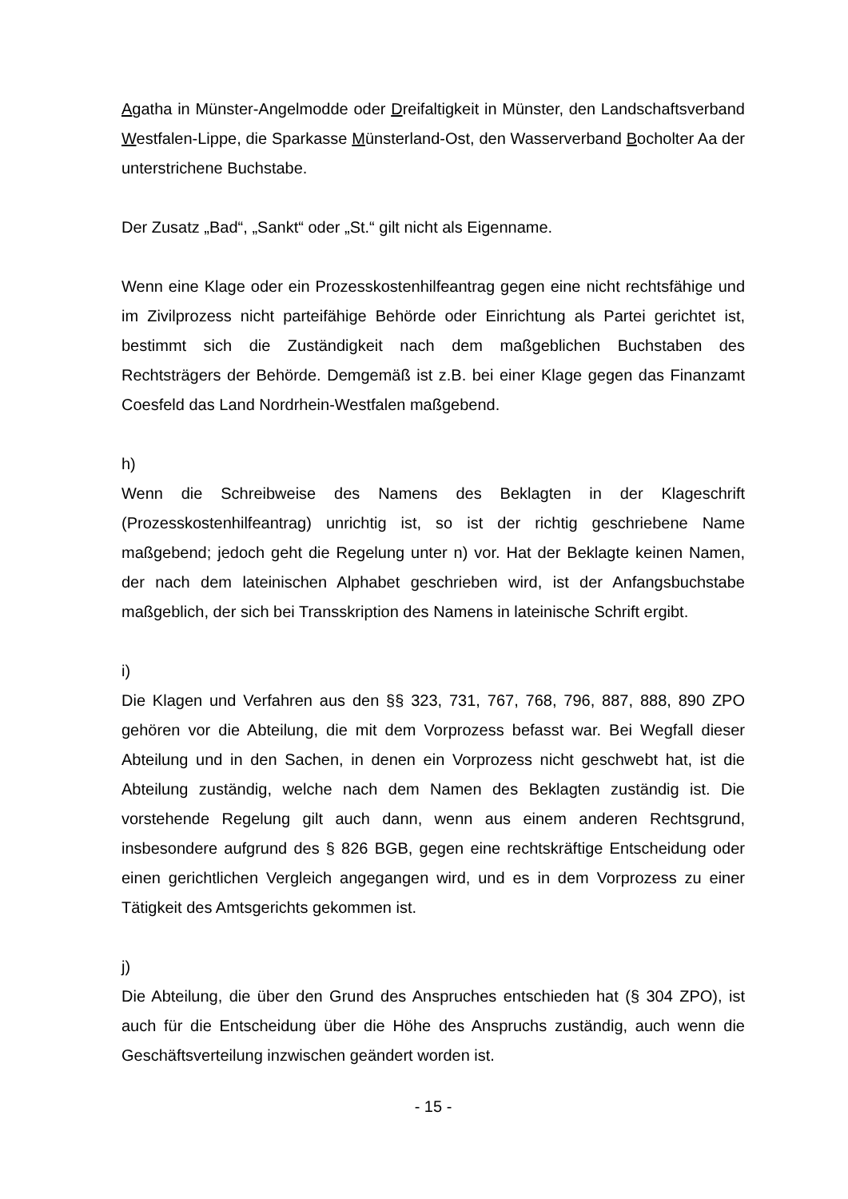Agatha in Münster-Angelmodde oder Dreifaltigkeit in Münster, den Landschaftsverband Westfalen-Lippe, die Sparkasse Münsterland-Ost, den Wasserverband Bocholter Aa der unterstrichene Buchstabe.
Der Zusatz „Bad“, „Sankt“ oder „St.“ gilt nicht als Eigenname.
Wenn eine Klage oder ein Prozesskostenhilfeantrag gegen eine nicht rechtsfähige und im Zivilprozess nicht parteifähige Behörde oder Einrichtung als Partei gerichtet ist, bestimmt sich die Zuständigkeit nach dem maßgeblichen Buchstaben des Rechtsträgers der Behörde. Demgemäß ist z.B. bei einer Klage gegen das Finanzamt Coesfeld das Land Nordrhein-Westfalen maßgebend.
h)
Wenn die Schreibweise des Namens des Beklagten in der Klageschrift (Prozesskostenhilfeantrag) unrichtig ist, so ist der richtig geschriebene Name maßgebend; jedoch geht die Regelung unter n) vor. Hat der Beklagte keinen Namen, der nach dem lateinischen Alphabet geschrieben wird, ist der Anfangsbuchstabe maßgeblich, der sich bei Transskription des Namens in lateinische Schrift ergibt.
i)
Die Klagen und Verfahren aus den §§ 323, 731, 767, 768, 796, 887, 888, 890 ZPO gehören vor die Abteilung, die mit dem Vorprozess befasst war. Bei Wegfall dieser Abteilung und in den Sachen, in denen ein Vorprozess nicht geschwebt hat, ist die Abteilung zuständig, welche nach dem Namen des Beklagten zuständig ist. Die vorstehende Regelung gilt auch dann, wenn aus einem anderen Rechtsgrund, insbesondere aufgrund des § 826 BGB, gegen eine rechtskräftige Entscheidung oder einen gerichtlichen Vergleich angegangen wird, und es in dem Vorprozess zu einer Tätigkeit des Amtsgerichts gekommen ist.
j)
Die Abteilung, die über den Grund des Anspruches entschieden hat (§ 304 ZPO), ist auch für die Entscheidung über die Höhe des Anspruchs zuständig, auch wenn die Geschäftsverteilung inzwischen geändert worden ist.
- 15 -